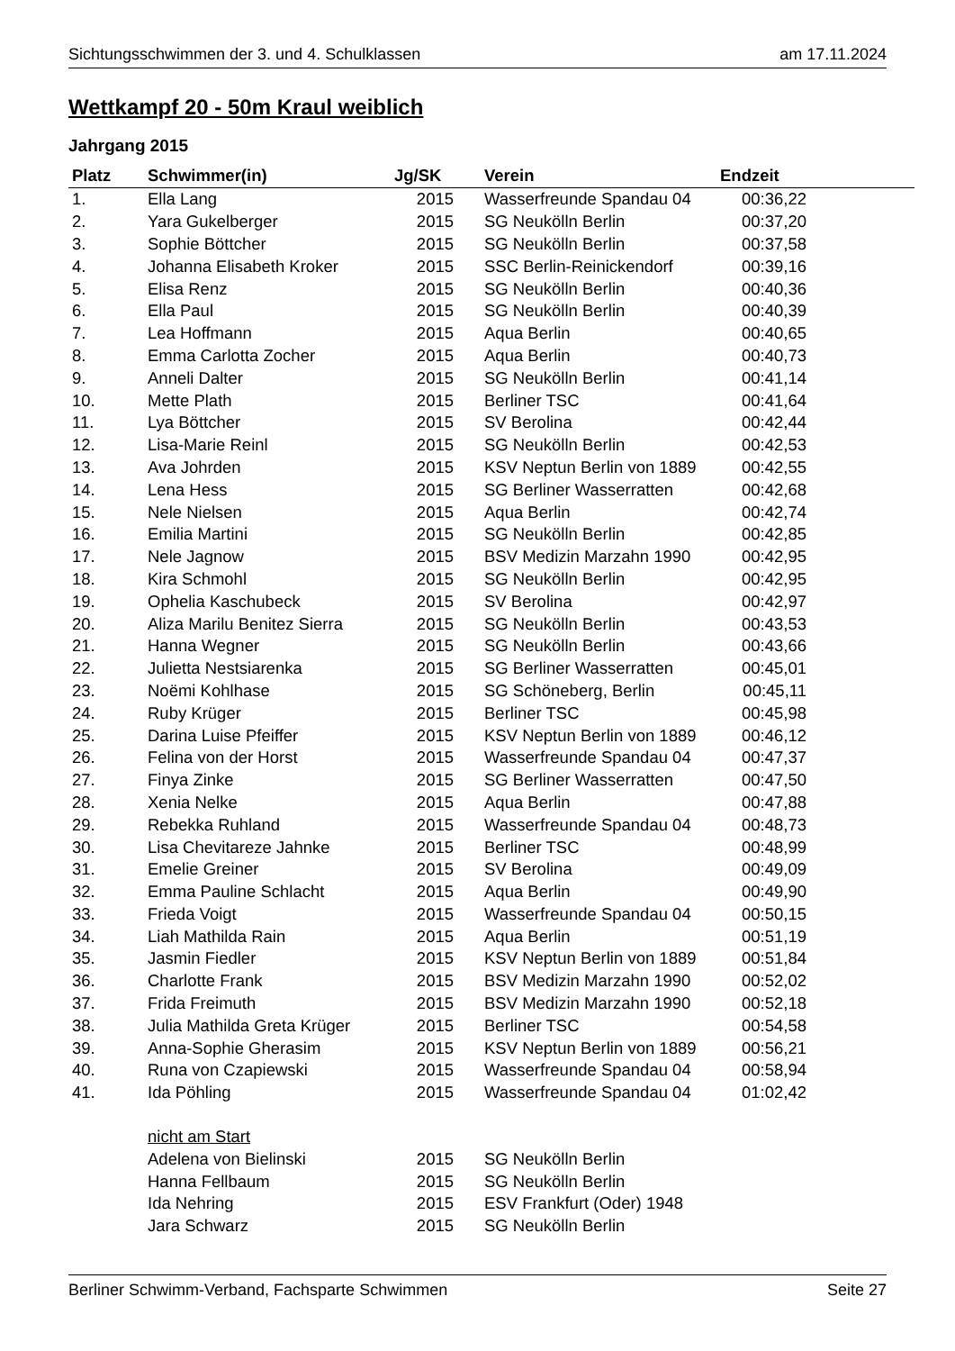Sichtungsschwimmen der 3. und 4. Schulklassen am 17.11.2024
Wettkampf 20 - 50m Kraul weiblich
Jahrgang 2015
| Platz | Schwimmer(in) | Jg/SK | Verein | Endzeit | |
| --- | --- | --- | --- | --- | --- |
| 1. | Ella Lang | 2015 | Wasserfreunde Spandau 04 | 00:36,22 | |
| 2. | Yara Gukelberger | 2015 | SG Neukölln Berlin | 00:37,20 | |
| 3. | Sophie Böttcher | 2015 | SG Neukölln Berlin | 00:37,58 | |
| 4. | Johanna Elisabeth Kroker | 2015 | SSC Berlin-Reinickendorf | 00:39,16 | |
| 5. | Elisa Renz | 2015 | SG Neukölln Berlin | 00:40,36 | |
| 6. | Ella Paul | 2015 | SG Neukölln Berlin | 00:40,39 | |
| 7. | Lea Hoffmann | 2015 | Aqua Berlin | 00:40,65 | |
| 8. | Emma Carlotta Zocher | 2015 | Aqua Berlin | 00:40,73 | |
| 9. | Anneli Dalter | 2015 | SG Neukölln Berlin | 00:41,14 | |
| 10. | Mette Plath | 2015 | Berliner TSC | 00:41,64 | |
| 11. | Lya Böttcher | 2015 | SV Berolina | 00:42,44 | |
| 12. | Lisa-Marie Reinl | 2015 | SG Neukölln Berlin | 00:42,53 | |
| 13. | Ava Johrden | 2015 | KSV Neptun Berlin von 1889 | 00:42,55 | |
| 14. | Lena Hess | 2015 | SG Berliner Wasserratten | 00:42,68 | |
| 15. | Nele Nielsen | 2015 | Aqua Berlin | 00:42,74 | |
| 16. | Emilia Martini | 2015 | SG Neukölln Berlin | 00:42,85 | |
| 17. | Nele Jagnow | 2015 | BSV Medizin Marzahn 1990 | 00:42,95 | |
| 18. | Kira Schmohl | 2015 | SG Neukölln Berlin | 00:42,95 | |
| 19. | Ophelia Kaschubeck | 2015 | SV Berolina | 00:42,97 | |
| 20. | Aliza Marilu Benitez Sierra | 2015 | SG Neukölln Berlin | 00:43,53 | |
| 21. | Hanna Wegner | 2015 | SG Neukölln Berlin | 00:43,66 | |
| 22. | Julietta Nestsiarenka | 2015 | SG Berliner Wasserratten | 00:45,01 | |
| 23. | Noëmi Kohlhase | 2015 | SG Schöneberg, Berlin | 00:45,11 | |
| 24. | Ruby Krüger | 2015 | Berliner TSC | 00:45,98 | |
| 25. | Darina Luise Pfeiffer | 2015 | KSV Neptun Berlin von 1889 | 00:46,12 | |
| 26. | Felina von der Horst | 2015 | Wasserfreunde Spandau 04 | 00:47,37 | |
| 27. | Finya Zinke | 2015 | SG Berliner Wasserratten | 00:47,50 | |
| 28. | Xenia Nelke | 2015 | Aqua Berlin | 00:47,88 | |
| 29. | Rebekka Ruhland | 2015 | Wasserfreunde Spandau 04 | 00:48,73 | |
| 30. | Lisa Chevitareze Jahnke | 2015 | Berliner TSC | 00:48,99 | |
| 31. | Emelie Greiner | 2015 | SV Berolina | 00:49,09 | |
| 32. | Emma Pauline Schlacht | 2015 | Aqua Berlin | 00:49,90 | |
| 33. | Frieda Voigt | 2015 | Wasserfreunde Spandau 04 | 00:50,15 | |
| 34. | Liah Mathilda Rain | 2015 | Aqua Berlin | 00:51,19 | |
| 35. | Jasmin Fiedler | 2015 | KSV Neptun Berlin von 1889 | 00:51,84 | |
| 36. | Charlotte Frank | 2015 | BSV Medizin Marzahn 1990 | 00:52,02 | |
| 37. | Frida Freimuth | 2015 | BSV Medizin Marzahn 1990 | 00:52,18 | |
| 38. | Julia Mathilda Greta Krüger | 2015 | Berliner TSC | 00:54,58 | |
| 39. | Anna-Sophie Gherasim | 2015 | KSV Neptun Berlin von 1889 | 00:56,21 | |
| 40. | Runa von Czapiewski | 2015 | Wasserfreunde Spandau 04 | 00:58,94 | |
| 41. | Ida Pöhling | 2015 | Wasserfreunde Spandau 04 | 01:02,42 | |
| | nicht am Start | | | | |
| | Adelena von Bielinski | 2015 | SG Neukölln Berlin | | |
| | Hanna Fellbaum | 2015 | SG Neukölln Berlin | | |
| | Ida Nehring | 2015 | ESV Frankfurt (Oder) 1948 | | |
| | Jara Schwarz | 2015 | SG Neukölln Berlin | | |
Berliner Schwimm-Verband, Fachsparte Schwimmen Seite 27